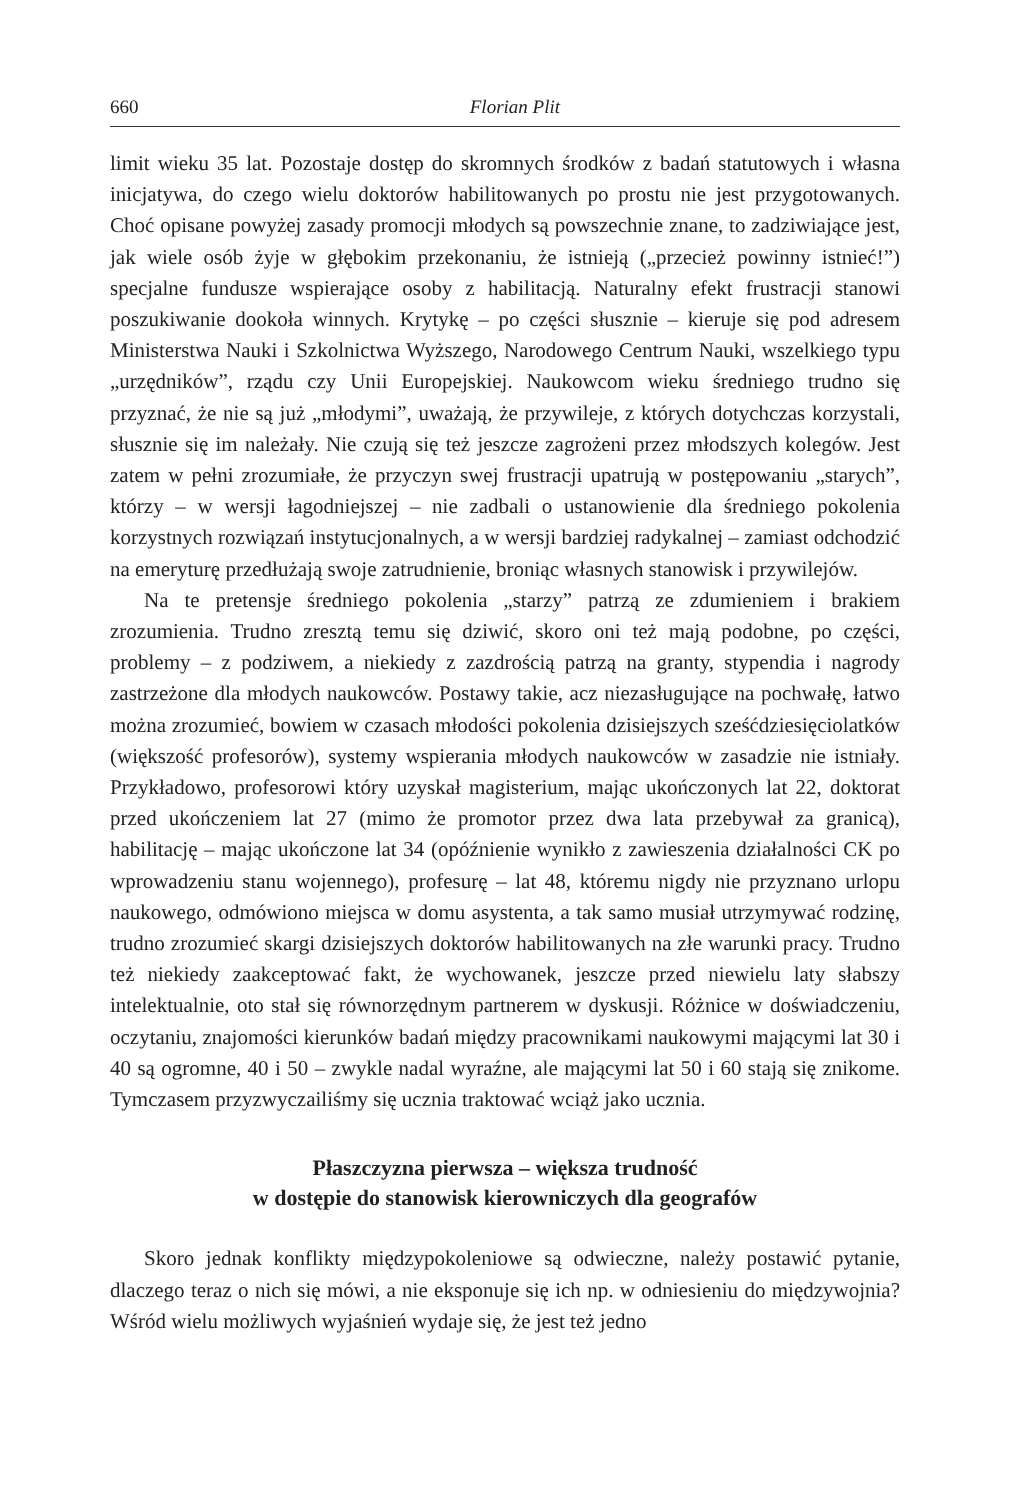660 Florian Plit
limit wieku 35 lat. Pozostaje dostęp do skromnych środków z badań statutowych i własna inicjatywa, do czego wielu doktorów habilitowanych po prostu nie jest przygotowanych. Choć opisane powyżej zasady promocji młodych są powszechnie znane, to zadziwiające jest, jak wiele osób żyje w głębokim przekonaniu, że istnieją („przecież powinny istnieć!”) specjalne fundusze wspierające osoby z habilitacją. Naturalny efekt frustracji stanowi poszukiwanie dookoła winnych. Krytykę – po części słusznie – kieruje się pod adresem Ministerstwa Nauki i Szkolnictwa Wyższego, Narodowego Centrum Nauki, wszelkiego typu „urzędników”, rządu czy Unii Europejskiej. Naukowcom wieku średniego trudno się przyznać, że nie są już „młodymi”, uważają, że przywileje, z których dotychczas korzystali, słusznie się im należały. Nie czują się też jeszcze zagrożeni przez młodszych kolegów. Jest zatem w pełni zrozumiałe, że przyczyn swej frustracji upatrują w postępowaniu „starych”, którzy – w wersji łagodniejszej – nie zadbali o ustanowienie dla średniego pokolenia korzystnych rozwiązań instytucjonalnych, a w wersji bardziej radykalnej – zamiast odchodzić na emeryturę przedłużają swoje zatrudnienie, broniąc własnych stanowisk i przywilejów.
Na te pretensje średniego pokolenia „starzy” patrzą ze zdumieniem i brakiem zrozumienia. Trudno zresztą temu się dziwić, skoro oni też mają podobne, po części, problemy – z podziwem, a niekiedy z zazdrością patrzą na granty, stypendia i nagrody zastrzeżone dla młodych naukowców. Postawy takie, acz niezasługujące na pochwałę, łatwo można zrozumieć, bowiem w czasach młodości pokolenia dzisiejszych sześćdziesięciolatków (większość profesorów), systemy wspierania młodych naukowców w zasadzie nie istniały. Przykładowo, profesorowi który uzyskał magisterium, mając ukończonych lat 22, doktorat przed ukończeniem lat 27 (mimo że promotor przez dwa lata przebywał za granicą), habilitację – mając ukończone lat 34 (opóźnienie wynikło z zawieszenia działalności CK po wprowadzeniu stanu wojennego), profesurę – lat 48, któremu nigdy nie przyznano urlopu naukowego, odmówiono miejsca w domu asystenta, a tak samo musiał utrzymywać rodzinę, trudno zrozumieć skargi dzisiejszych doktorów habilitowanych na złe warunki pracy. Trudno też niekiedy zaakceptować fakt, że wychowanek, jeszcze przed niewielu laty słabszy intelektualnie, oto stał się równorzędnym partnerem w dyskusji. Różnice w doświadczeniu, oczytaniu, znajomości kierunków badań między pracownikami naukowymi mającymi lat 30 i 40 są ogromne, 40 i 50 – zwykle nadal wyraźne, ale mającymi lat 50 i 60 stają się znikome. Tymczasem przyzwyczailiśmy się ucznia traktować wciąż jako ucznia.
Płaszczyzna pierwsza – większa trudność
w dostępie do stanowisk kierowniczych dla geografów
Skoro jednak konflikty międzypokoleniowe są odwieczne, należy postawić pytanie, dlaczego teraz o nich się mówi, a nie eksponuje się ich np. w odniesieniu do międzywojnia? Wśród wielu możliwych wyjaśnień wydaje się, że jest też jedno